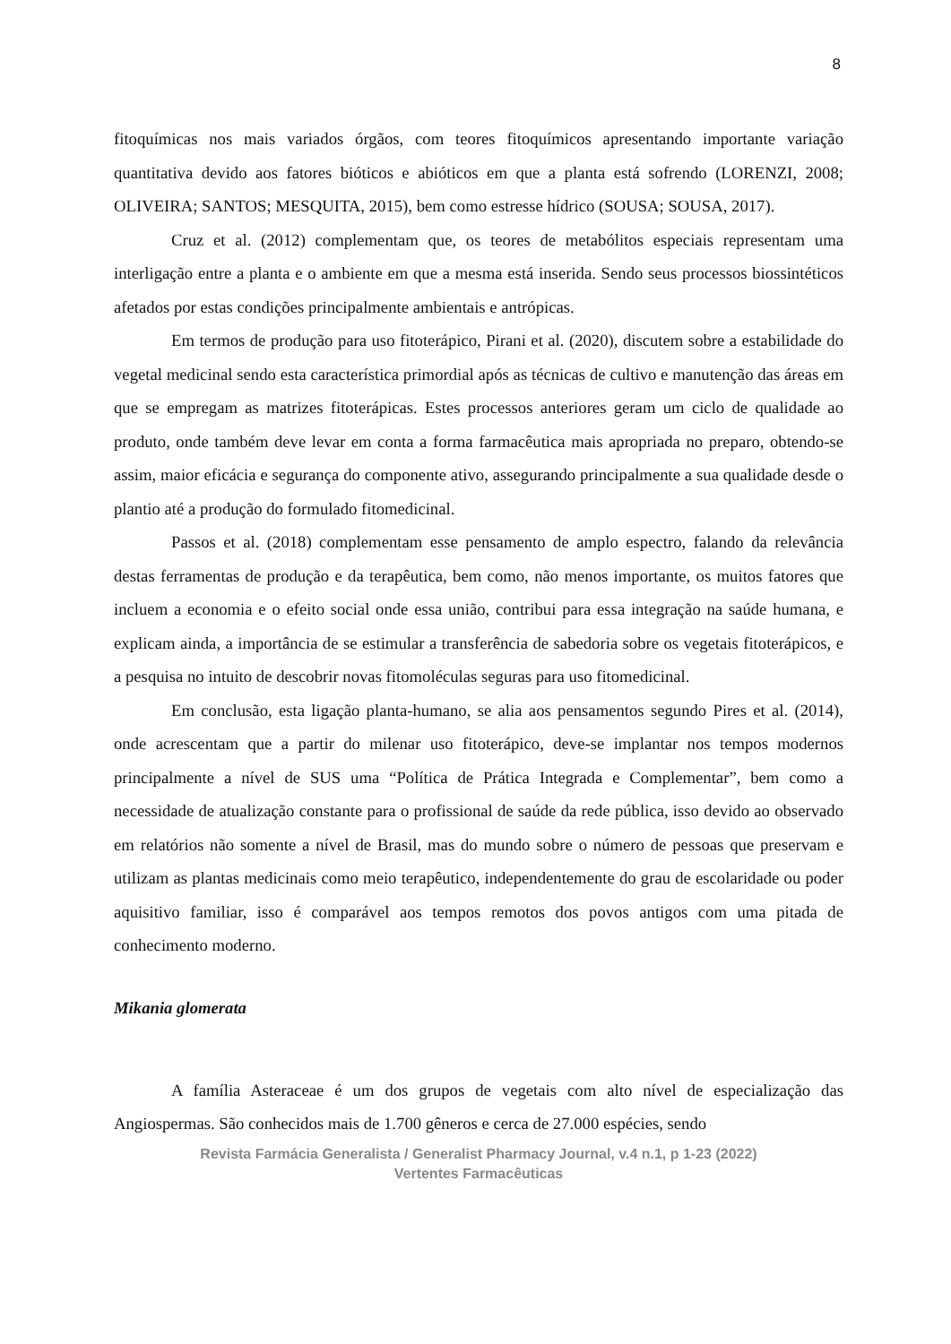8
fitoquímicas nos mais variados órgãos, com teores fitoquímicos apresentando importante variação quantitativa devido aos fatores bióticos e abióticos em que a planta está sofrendo (LORENZI, 2008; OLIVEIRA; SANTOS; MESQUITA, 2015), bem como estresse hídrico (SOUSA; SOUSA, 2017).
Cruz et al. (2012) complementam que, os teores de metabólitos especiais representam uma interligação entre a planta e o ambiente em que a mesma está inserida. Sendo seus processos biossintéticos afetados por estas condições principalmente ambientais e antrópicas.
Em termos de produção para uso fitoterápico, Pirani et al. (2020), discutem sobre a estabilidade do vegetal medicinal sendo esta característica primordial após as técnicas de cultivo e manutenção das áreas em que se empregam as matrizes fitoterápicas. Estes processos anteriores geram um ciclo de qualidade ao produto, onde também deve levar em conta a forma farmacêutica mais apropriada no preparo, obtendo-se assim, maior eficácia e segurança do componente ativo, assegurando principalmente a sua qualidade desde o plantio até a produção do formulado fitomedicinal.
Passos et al. (2018) complementam esse pensamento de amplo espectro, falando da relevância destas ferramentas de produção e da terapêutica, bem como, não menos importante, os muitos fatores que incluem a economia e o efeito social onde essa união, contribui para essa integração na saúde humana, e explicam ainda, a importância de se estimular a transferência de sabedoria sobre os vegetais fitoterápicos, e a pesquisa no intuito de descobrir novas fitomoléculas seguras para uso fitomedicinal.
Em conclusão, esta ligação planta-humano, se alia aos pensamentos segundo Pires et al. (2014), onde acrescentam que a partir do milenar uso fitoterápico, deve-se implantar nos tempos modernos principalmente a nível de SUS uma “Política de Prática Integrada e Complementar”, bem como a necessidade de atualização constante para o profissional de saúde da rede pública, isso devido ao observado em relatórios não somente a nível de Brasil, mas do mundo sobre o número de pessoas que preservam e utilizam as plantas medicinais como meio terapêutico, independentemente do grau de escolaridade ou poder aquisitivo familiar, isso é comparável aos tempos remotos dos povos antigos com uma pitada de conhecimento moderno.
Mikania glomerata
A família Asteraceae é um dos grupos de vegetais com alto nível de especialização das Angiospermas. São conhecidos mais de 1.700 gêneros e cerca de 27.000 espécies, sendo
Revista Farmácia Generalista / Generalist Pharmacy Journal, v.4 n.1, p 1-23 (2022)
Vertentes Farmacêuticas